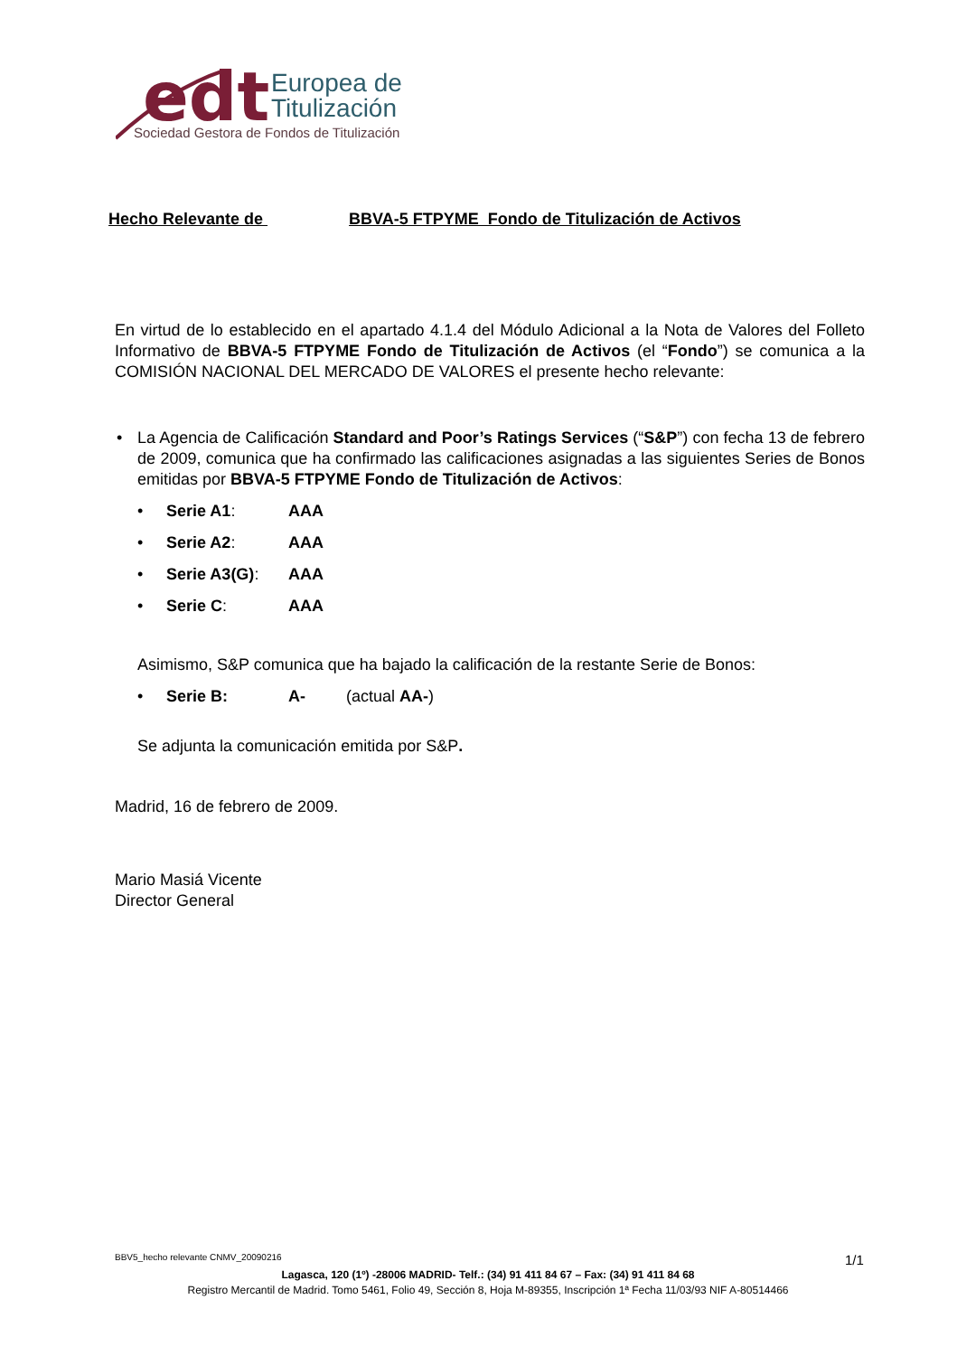edt
Europea de
Titulización
Sociedad Gestora de Fondos de Titulización
Hecho Relevante de BBVA-5 FTPYME Fondo de Titulización de Activos
En virtud de lo establecido en el apartado 4.1.4 del Módulo Adicional a la Nota de Valores del Folleto Informativo de BBVA-5 FTPYME Fondo de Titulización de Activos (el “Fondo”) se comunica a la COMISIÓN NACIONAL DEL MERCADO DE VALORES el presente hecho relevante:
•
La Agencia de Calificación Standard and Poor’s Ratings Services (“S&P”) con fecha 13 de febrero de 2009, comunica que ha confirmado las calificaciones asignadas a las siguientes Series de Bonos emitidas por BBVA-5 FTPYME Fondo de Titulización de Activos:
• Serie A1: AAA
• Serie A2: AAA
• Serie A3(G): AAA
• Serie C: AAA
Asimismo, S&P comunica que ha bajado la calificación de la restante Serie de Bonos:
• Serie B: A- (actual AA-)
Se adjunta la comunicación emitida por S&P.
Madrid, 16 de febrero de 2009.
Mario Masiá Vicente
Director General
BBV5_hecho relevante CNMV_20090216
1/1
Lagasca, 120 (1º) -28006 MADRID- Telf.: (34) 91 411 84 67 – Fax: (34) 91 411 84 68
Registro Mercantil de Madrid. Tomo 5461, Folio 49, Sección 8, Hoja M-89355, Inscripción 1ª Fecha 11/03/93 NIF A-80514466